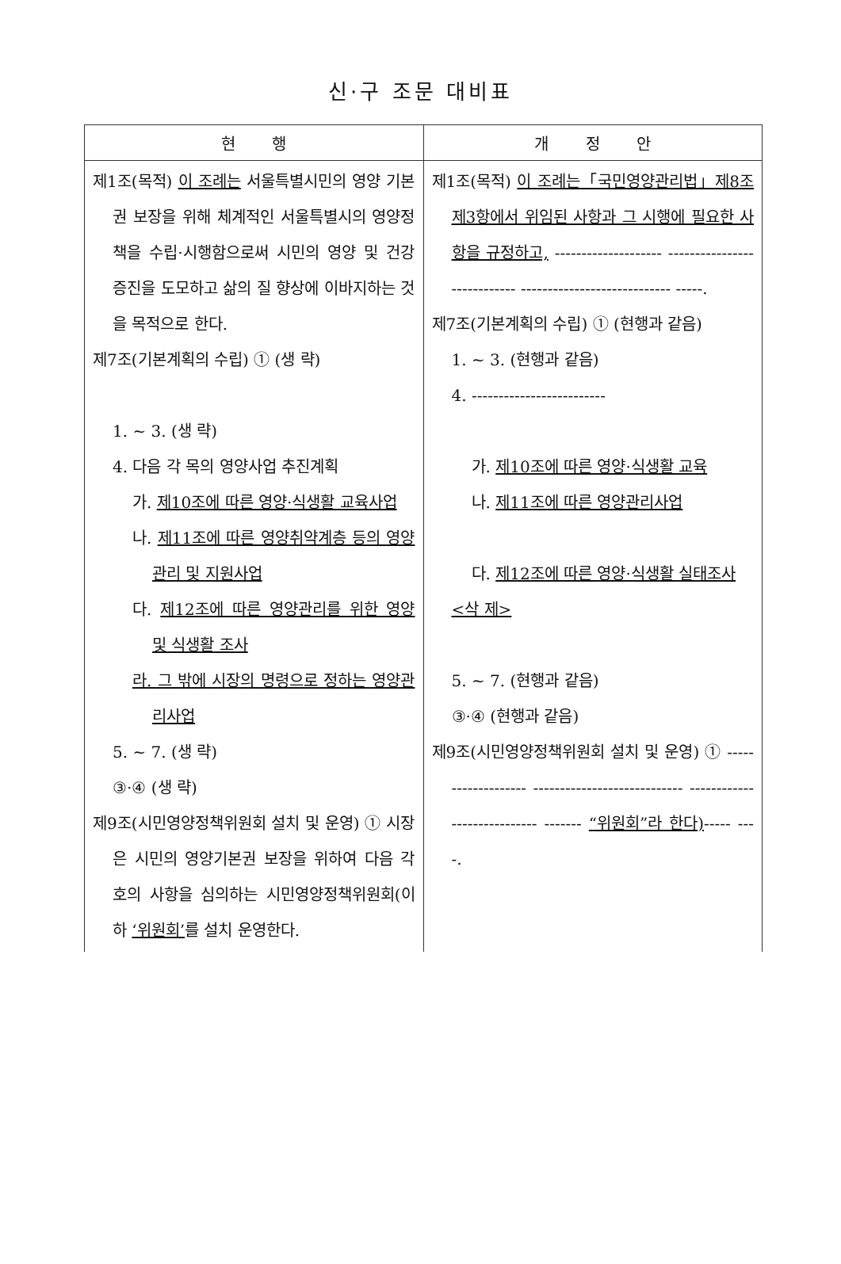신·구 조문 대비표
| 현 행 | 개 정 안 |
| --- | --- |
| 제1조(목적) 이 조례는 서울특별시민의 영양 기본권 보장을 위해 체계적인 서울특별시의 영양정책을 수립·시행함으로써 시민의 영양 및 건강 증진을 도모하고 삶의 질 향상에 이바지하는 것을 목적으로 한다. 제7조(기본계획의 수립) ① (생 략) 1. ~ 3. (생 략) 4. 다음 각 목의 영양사업 추진계획 가. 제10조에 따른 영양·식생활 교육사업 나. 제11조에 따른 영양취약계층 등의 영양관리 및 지원사업 다. 제12조에 따른 영양관리를 위한 영양 및 식생활 조사 라. 그 밖에 시장의 명령으로 정하는 영양관리사업 5. ~ 7. (생 략) ③·④ (생 략) 제9조(시민영양정책위원회 설치 및 운영) ① 시장은 시민의 영양기본권 보장을 위하여 다음 각 호의 사항을 심의하는 시민영양정책위원회(이하 ‘위원회’ 를 설치 운영한다. | 제1조(목적) 이 조례는「국민영양관리법」제8조제3항에서 위임된 사항과 그 시행에 필요한 사항을 규정하고, -------------------- ---------------------------- ---------------------------- -----. 제7조(기본계획의 수립) ① (현행과 같음) 1. ~ 3. (현행과 같음) 4. ------------------------- 가. 제10조에 따른 영양·식생활 교육 나. 제11조에 따른 영양관리사업 다. 제12조에 따른 영양·식생활 실태조사 <삭 제> 5. ~ 7. (현행과 같음) ③·④ (현행과 같음) 제9조(시민영양정책위원회 설치 및 운영) ① ------------------- ---------------------------- ---------------------------- ------- “위원회”라 한다) ----- ----. |